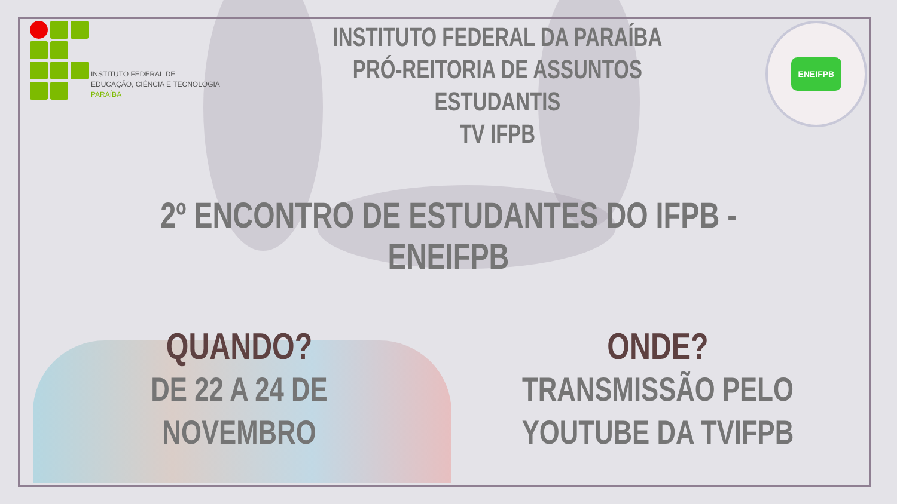INSTITUTO FEDERAL DE
EDUCAÇÃO, CIÊNCIA E TECNOLOGIA
PARAÍBA
INSTITUTO FEDERAL DA PARAÍBA
PRÓ-REITORIA DE ASSUNTOS ESTUDANTIS
TV IFPB
ENEIFPB
2º ENCONTRO DE ESTUDANTES DO IFPB - ENEIFPB
QUANDO?
DE 22 A 24 DE NOVEMBRO
ONDE?
TRANSMISSÃO PELO
YOUTUBE DA TVIFPB